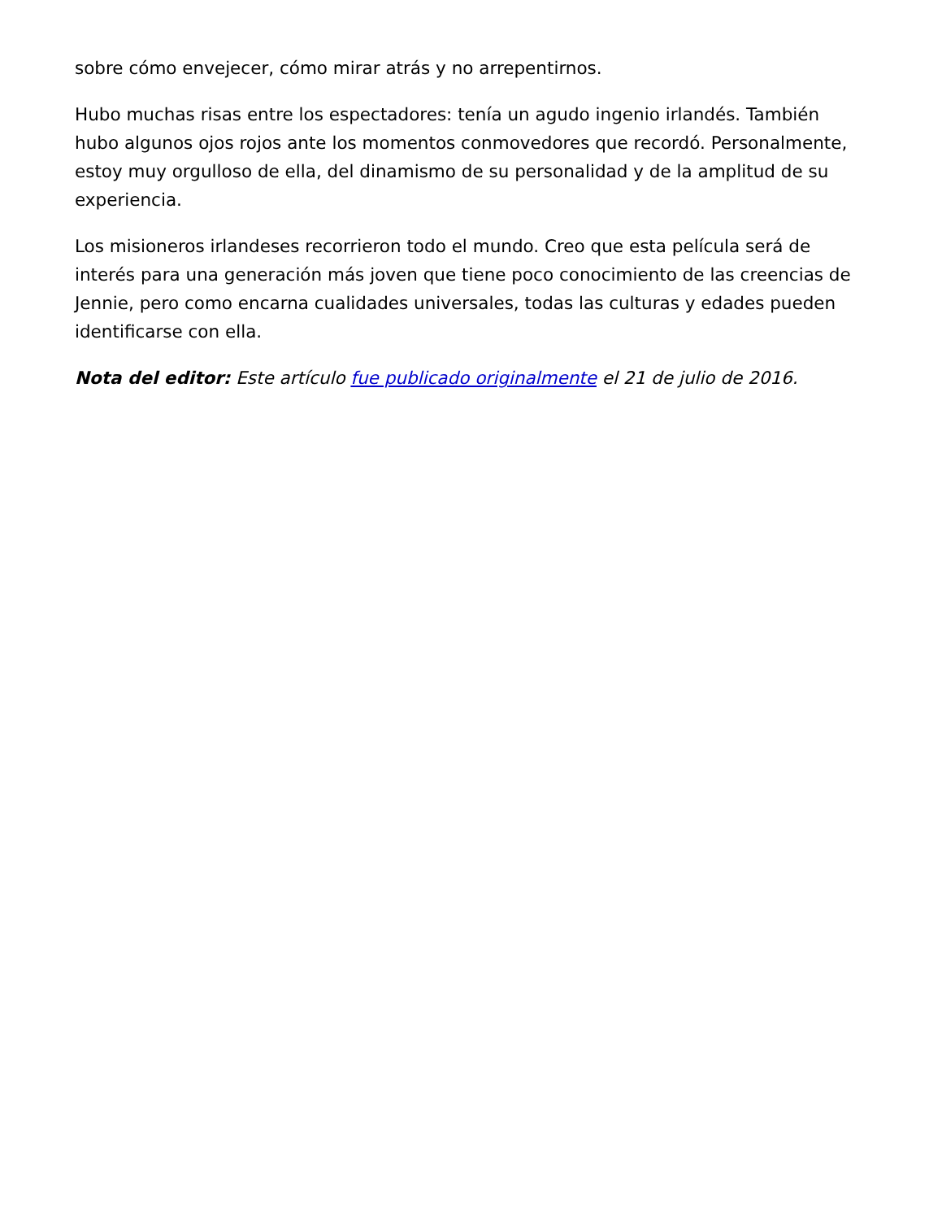sobre cómo envejecer, cómo mirar atrás y no arrepentirnos.
Hubo muchas risas entre los espectadores: tenía un agudo ingenio irlandés. También hubo algunos ojos rojos ante los momentos conmovedores que recordó. Personalmente, estoy muy orgulloso de ella, del dinamismo de su personalidad y de la amplitud de su experiencia.
Los misioneros irlandeses recorrieron todo el mundo. Creo que esta película será de interés para una generación más joven que tiene poco conocimiento de las creencias de Jennie, pero como encarna cualidades universales, todas las culturas y edades pueden identificarse con ella.
Nota del editor: Este artículo fue publicado originalmente el 21 de julio de 2016.